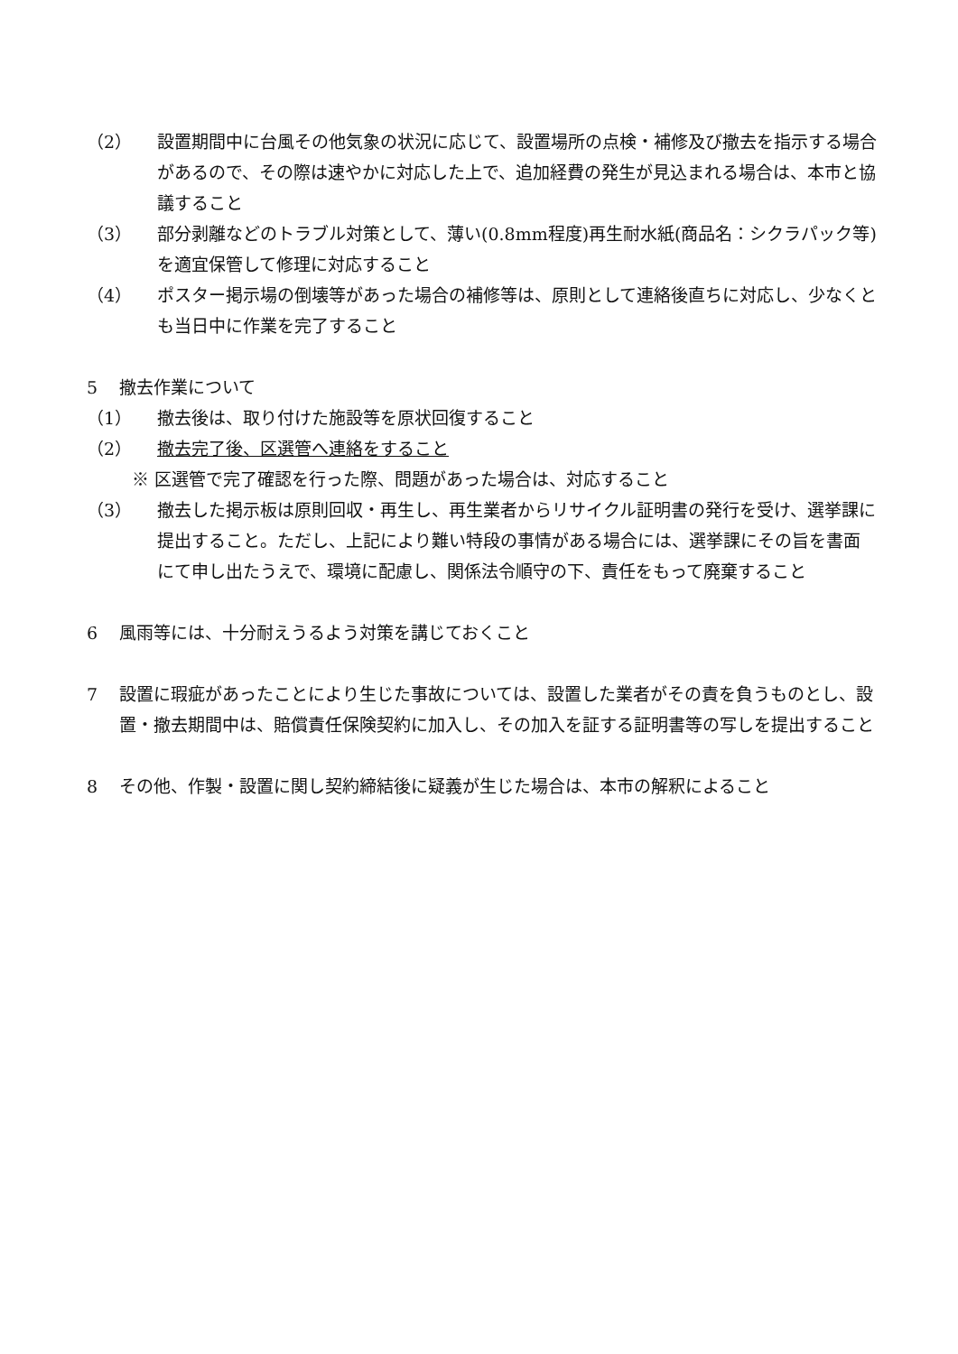（2） 設置期間中に台風その他気象の状況に応じて、設置場所の点検・補修及び撤去を指示する場合があるので、その際は速やかに対応した上で、追加経費の発生が見込まれる場合は、本市と協議すること
（3） 部分剥離などのトラブル対策として、薄い(0.8mm程度)再生耐水紙(商品名：シクラパック等)を適宜保管して修理に対応すること
（4） ポスター掲示場の倒壊等があった場合の補修等は、原則として連絡後直ちに対応し、少なくとも当日中に作業を完了すること
5 撤去作業について
（1） 撤去後は、取り付けた施設等を原状回復すること
（2） 撤去完了後、区選管へ連絡をすること
※ 区選管で完了確認を行った際、問題があった場合は、対応すること
（3） 撤去した掲示板は原則回収・再生し、再生業者からリサイクル証明書の発行を受け、選挙課に提出すること。ただし、上記により難い特段の事情がある場合には、選挙課にその旨を書面にて申し出たうえで、環境に配慮し、関係法令順守の下、責任をもって廃棄すること
6 風雨等には、十分耐えうるよう対策を講じておくこと
7 設置に瑕疵があったことにより生じた事故については、設置した業者がその責を負うものとし、設置・撤去期間中は、賠償責任保険契約に加入し、その加入を証する証明書等の写しを提出すること
8 その他、作製・設置に関し契約締結後に疑義が生じた場合は、本市の解釈によること